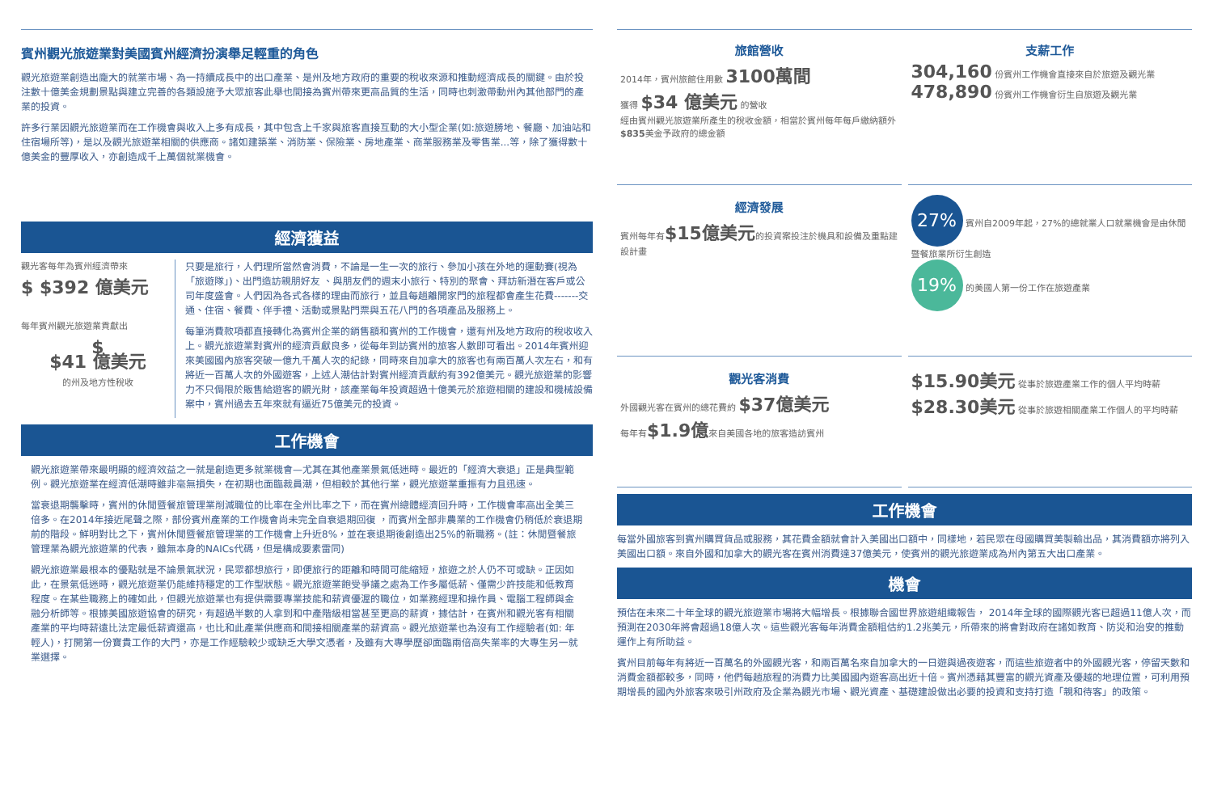賓州觀光旅遊業對美國賓州經濟扮演舉足輕重的角色
觀光旅遊業創造出龐大的就業市場、為一持續成長中的出口產業、是州及地方政府的重要的稅收來源和推動經濟成長的關鍵。由於投注數十億美金規劃景點與建立完善的各類設施予大眾旅客此舉也間接為賓州帶來更高品質的生活，同時也刺激帶動州內其他部門的產業的投資。
許多行業因觀光旅遊業而在工作機會與收入上多有成長，其中包含上千家與旅客直接互動的大小型企業(如:旅遊勝地、餐廳、加油站和住宿場所等)，是以及觀光旅遊業相關的供應商。諸如建築業、消防業、保險業、房地產業、商業服務業及零售業...等，除了獲得數十億美金的豐厚收入，亦創造成千上萬個就業機會。
經濟獲益
觀光客每年為賓州經濟帶來
$ $392 億美元
每年賓州觀光旅遊業貢獻出
$
$41 億美元
的州及地方性稅收
只要是旅行，人們理所當然會消費，不論是一生一次的旅行、參加小孩在外地的運動賽(視為「旅遊隊」)、出門造訪親朋好友 、與朋友們的週末小旅行、特別的聚會、拜訪新潛在客戶或公司年度盛會。人們因為各式各樣的理由而旅行，並且每趟離開家門的旅程都會產生花費-------交通、住宿、餐費、伴手禮、活動或景點門票與五花八門的各項產品及服務上。
每筆消費款項都直接轉化為賓州企業的銷售額和賓州的工作機會，還有州及地方政府的稅收收入上。觀光旅遊業對賓州的經濟貢獻良多，從每年到訪賓州的旅客人數即可看出。2014年賓州迎來美國國內旅客突破一億九千萬人次的紀錄，同時來自加拿大的旅客也有兩百萬人次左右，和有將近一百萬人次的外國遊客，上述人潮估計對賓州經濟貢獻約有392億美元。觀光旅遊業的影響力不只侷限於販售給遊客的觀光財，該產業每年投資超過十億美元於旅遊相關的建設和機械設備案中，賓州過去五年來就有逼近75億美元的投資。
工作機會
觀光旅遊業帶來最明顯的經濟效益之一就是創造更多就業機會—尤其在其他產業景氣低迷時。最近的「經濟大衰退」正是典型範例。觀光旅遊業在經濟低潮時雖非毫無損失，在初期也面臨裁員潮，但相較於其他行業，觀光旅遊業重振有力且迅速。
當衰退期襲擊時，賓州的休閒暨餐旅管理業削減職位的比率在全州比率之下，而在賓州總體經濟回升時，工作機會率高出全美三倍多。在2014年接近尾聲之際，部份賓州產業的工作機會尚未完全自衰退期回復 ，而賓州全部非農業的工作機會仍稍低於衰退期前的階段。鮮明對比之下，賓州休閒暨餐旅管理業的工作機會上升近8%，並在衰退期後創造出25%的新職務。(註：休閒暨餐旅管理業為觀光旅遊業的代表，雖無本身的NAICs代碼，但是構成要素雷同)
觀光旅遊業最根本的優點就是不論景氣狀況，民眾都想旅行，即便旅行的距離和時間可能縮短，旅遊之於人仍不可或缺。正因如此，在景氣低迷時，觀光旅遊業仍能維持穩定的工作型狀態。觀光旅遊業飽受爭議之處為工作多屬低薪、僅需少許技能和低教育程度。在某些職務上的確如此，但觀光旅遊業也有提供需要專業技能和薪資優渥的職位，如業務經理和操作員、電腦工程師與金融分析師等。根據美國旅遊協會的研究，有超過半數的人拿到和中產階級相當甚至更高的薪資，據估計，在賓州和觀光客有相關產業的平均時薪遠比法定最低薪資還高，也比和此產業供應商和間接相關產業的薪資高。觀光旅遊業也為沒有工作經驗者(如: 年輕人)，打開第一份寶貴工作的大門，亦是工作經驗較少或缺乏大學文憑者，及雖有大專學歷卻面臨兩倍高失業率的大專生另一就業選擇。
旅館營收
2014年，賓州旅館住用數 3100萬間
獲得 $34 億美元 的營收
經由賓州觀光旅遊業所產生的稅收金額，相當於賓州每年每戶繳納額外$835美金予政府的總金額
支薪工作
304,160 份賓州工作機會直接來自於旅遊及觀光業
478,890 份賓州工作機會衍生自旅遊及觀光業
經濟發展
賓州每年有$15億美元的投資案投注於機具和設備及重點建設計畫
27% 賓州自2009年起，27%的總就業人口就業機會是由休閒暨餐旅業所衍生創造
19% 的美國人第一份工作在旅遊產業
觀光客消費
外國觀光客在賓州的總花費約 $37億美元
每年有$1.9億來自美國各地的旅客造訪賓州
$15.90美元 從事於旅遊產業工作的個人平均時薪
$28.30美元 從事於旅遊相關產業工作個人的平均時薪
工作機會
每當外國旅客到賓州購買貨品或服務，其花費金額就會計入美國出口額中，同樣地，若民眾在母國購買美製輸出品，其消費額亦將列入美國出口額。來自外國和加拿大的觀光客在賓州消費達37億美元，使賓州的觀光旅遊業成為州內第五大出口產業。
機會
預估在未來二十年全球的觀光旅遊業市場將大幅增長。根據聯合國世界旅遊組織報告， 2014年全球的國際觀光客已超過11億人次，而預測在2030年將會超過18億人次。這些觀光客每年消費金額粗估約1.2兆美元，所帶來的將會對政府在諸如教育、防災和治安的推動運作上有所助益。
賓州目前每年有將近一百萬名的外國觀光客，和兩百萬名來自加拿大的一日遊與過夜遊客，而這些旅遊者中的外國觀光客，停留天數和消費金額都較多，同時，他們每趟旅程的消費力比美國國內遊客高出近十倍。賓州憑藉其豐富的觀光資產及優越的地理位置，可利用預期增長的國內外旅客來吸引州政府及企業為觀光市場、觀光資產、基礎建設做出必要的投資和支持打造「親和待客」的政策。